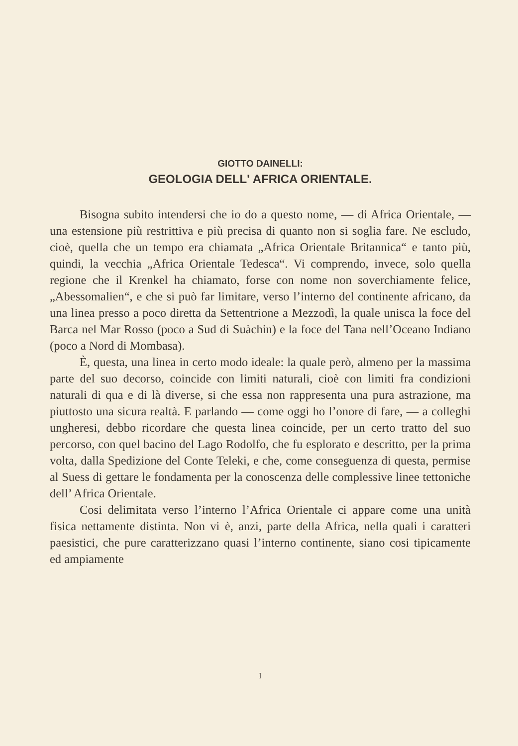GIOTTO DAINELLI:
GEOLOGIA DELL' AFRICA ORIENTALE.
Bisogna subito intendersi che io do a questo nome, — di Africa Orientale, — una estensione più restrittiva e più precisa di quanto non si soglia fare. Ne escludo, cioè, quella che un tempo era chiamata „Africa Orientale Britannica“ e tanto più, quindi, la vecchia „Africa Orientale Tedesca“. Vi comprendo, invece, solo quella regione che il Krenkel ha chiamato, forse con nome non soverchiamente felice, „Abessomalien“, e che si può far limitare, verso l’interno del continente africano, da una linea presso a poco diretta da Settentrione a Mezzodì, la quale unisca la foce del Barca nel Mar Rosso (poco a Sud di Suàchin) e la foce del Tana nell’Oceano Indiano (poco a Nord di Mombasa).
È, questa, una linea in certo modo ideale: la quale però, almeno per la massima parte del suo decorso, coincide con limiti naturali, cioè con limiti fra condizioni naturali di qua e di là diverse, si che essa non rappresenta una pura astrazione, ma piuttosto una sicura realtà. E parlando — come oggi ho l’onore di fare, — a colleghi ungheresi, debbo ricordare che questa linea coincide, per un certo tratto del suo percorso, con quel bacino del Lago Rodolfo, che fu esplorato e descritto, per la prima volta, dalla Spedizione del Conte Teleki, e che, come conseguenza di questa, permise al Suess di gettare le fondamenta per la conoscenza delle complessive linee tettoniche dell’ Africa Orientale.
Cosi delimitata verso l’interno l’Africa Orientale ci appare come una unità fisica nettamente distinta. Non vi è, anzi, parte della Africa, nella quali i caratteri paesistici, che pure caratterizzano quasi l’interno continente, siano cosi tipicamente ed ampiamente
I